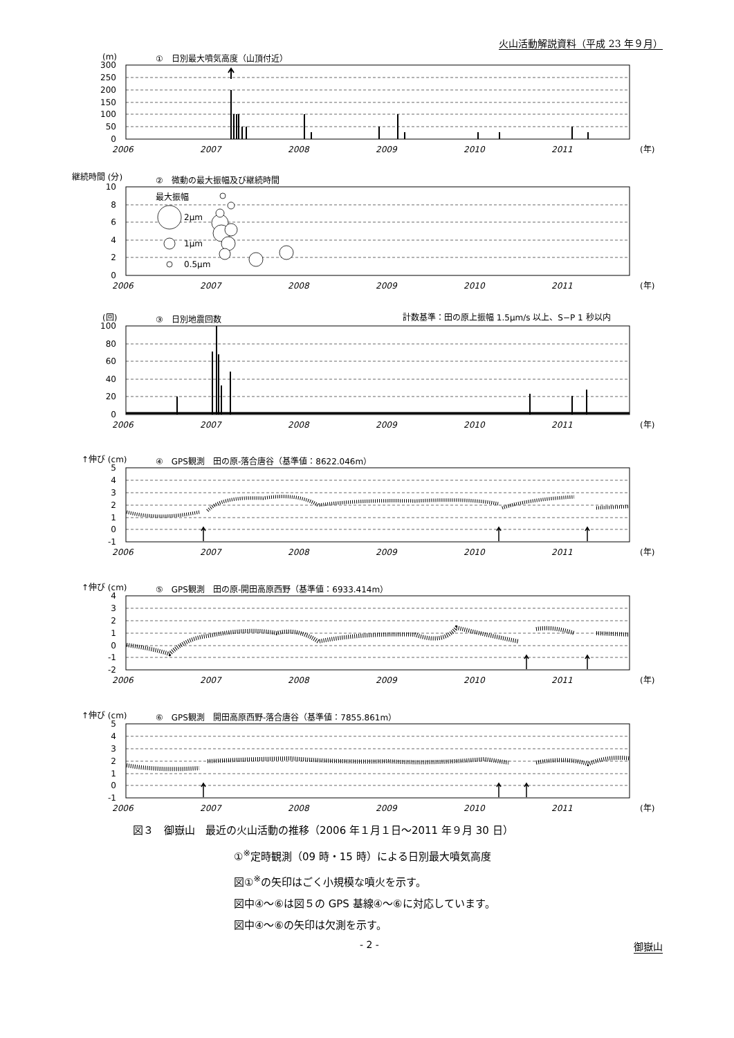火山活動解説資料（平成 23 年９月）
(m)
①　日別最大噴気高度（山頂付近）
300
250
200
150
100
50
0
2006
2007
2008
2009
2010
2011
(年)
継続時間 (分)
②　微動の最大振幅及び継続時間
10
8
6
4
2
0
最大振幅
2μm
1μm
0.5μm
2006
2007
2008
2009
2010
2011
(年)
(回)
③　日別地震回数
計数基準：田の原上振幅 1.5μm/s 以上、S−P 1 秒以内
100
80
60
40
20
0
2006
2007
2008
2009
2010
2011
(年)
↑伸び (cm)
④　GPS観測　田の原-落合唐谷（基準値：8622.046m）
5
4
3
2
1
0
-1
2006
2007
2008
2009
2010
2011
(年)
↑伸び (cm)
⑤　GPS観測　田の原-開田高原西野（基準値：6933.414m）
4
3
2
1
0
-1
-2
2006
2007
2008
2009
2010
2011
(年)
↑伸び (cm)
⑥　GPS観測　開田高原西野-落合唐谷（基準値：7855.861m）
5
4
3
2
1
0
-1
2006
2007
2008
2009
2010
2011
(年)
図３　御嶽山　最近の火山活動の推移（2006 年１月１日～2011 年９月 30 日）
①<sup>※</sup>定時観測（09 時・15 時）による日別最大噴気高度
図①<sup>※</sup>の矢印はごく小規模な噴火を示す。
図中④～⑥は図５の GPS 基線④～⑥に対応しています。
図中④～⑥の矢印は欠測を示す。
- 2 - 御嶽山